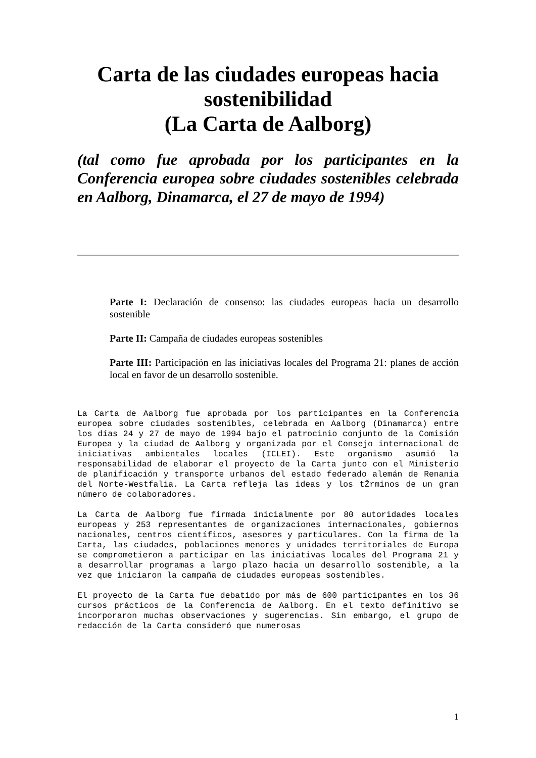Carta de las ciudades europeas hacia
sostenibilidad
(La Carta de Aalborg)
(tal como fue aprobada por los participantes en la Conferencia europea sobre ciudades sostenibles celebrada en Aalborg, Dinamarca, el 27 de mayo de 1994)
Parte I: Declaración de consenso: las ciudades europeas hacia un desarrollo sostenible
Parte II: Campaña de ciudades europeas sostenibles
Parte III: Participación en las iniciativas locales del Programa 21: planes de acción local en favor de un desarrollo sostenible.
La Carta de Aalborg fue aprobada por los participantes en la Conferencia europea sobre ciudades sostenibles, celebrada en Aalborg (Dinamarca) entre los días 24 y 27 de mayo de 1994 bajo el patrocinio conjunto de la Comisión Europea y la ciudad de Aalborg y organizada por el Consejo internacional de iniciativas ambientales locales (ICLEI). Este organismo asumió la responsabilidad de elaborar el proyecto de la Carta junto con el Ministerio de planificación y transporte urbanos del estado federado alemán de Renania del Norte-Westfalia. La Carta refleja las ideas y los tŽrminos de un gran número de colaboradores.
La Carta de Aalborg fue firmada inicialmente por 80 autoridades locales europeas y 253 representantes de organizaciones internacionales, gobiernos nacionales, centros científicos, asesores y particulares. Con la firma de la Carta, las ciudades, poblaciones menores y unidades territoriales de Europa se comprometieron a participar en las iniciativas locales del Programa 21 y a desarrollar programas a largo plazo hacia un desarrollo sostenible, a la vez que iniciaron la campaña de ciudades europeas sostenibles.
El proyecto de la Carta fue debatido por más de 600 participantes en los 36 cursos prácticos de la Conferencia de Aalborg. En el texto definitivo se incorporaron muchas observaciones y sugerencias. Sin embargo, el grupo de redacción de la Carta consideró que numerosas
1